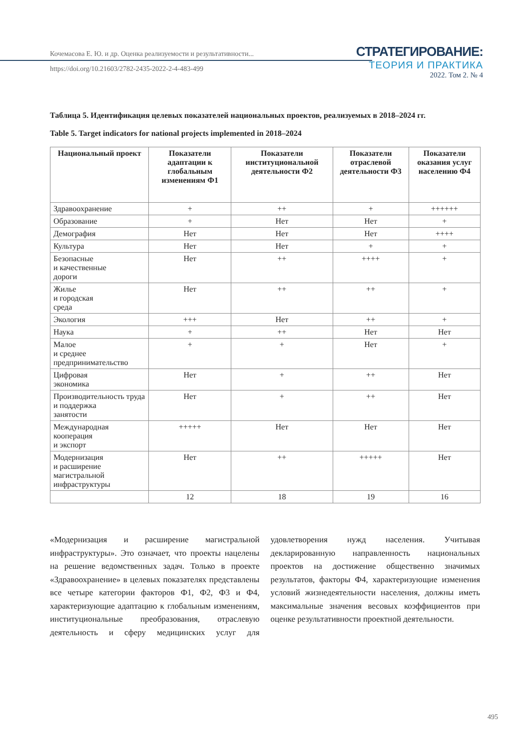Кочемасова Е. Ю. и др. Оценка реализуемости и результативности...
https://doi.org/10.21603/2782-2435-2022-2-4-483-499
СТРАТЕГИРОВАНИЕ:
ТЕОРИЯ И ПРАКТИКА
2022. Том 2. № 4
Таблица 5. Идентификация целевых показателей национальных проектов, реализуемых в 2018–2024 гг.
Table 5. Target indicators for national projects implemented in 2018–2024
| Национальный проект | Показатели адаптации к глобальным изменениям Ф1 | Показатели институциональной деятельности Ф2 | Показатели отраслевой деятельности Ф3 | Показатели оказания услуг населению Ф4 |
| --- | --- | --- | --- | --- |
| Здравоохранение | + | ++ | + | ++++++ |
| Образование | + | Нет | Нет | + |
| Демография | Нет | Нет | Нет | ++++ |
| Культура | Нет | Нет | + | + |
| Безопасные и качественные дороги | Нет | ++ | ++++ | + |
| Жилье и городская среда | Нет | ++ | ++ | + |
| Экология | +++ | Нет | ++ | + |
| Наука | + | ++ | Нет | Нет |
| Малое и среднее предпринимательство | + | + | Нет | + |
| Цифровая экономика | Нет | + | ++ | Нет |
| Производительность труда и поддержка занятости | Нет | + | ++ | Нет |
| Международная кооперация и экспорт | +++++ | Нет | Нет | Нет |
| Модернизация и расширение магистральной инфраструктуры | Нет | ++ | +++++ | Нет |
| | 12 | 18 | 19 | 16 |
«Модернизация и расширение магистральной инфраструктуры». Это означает, что проекты нацелены на решение ведомственных задач. Только в проекте «Здравоохранение» в целевых показателях представлены все четыре категории факторов Ф1, Ф2, Ф3 и Ф4, характеризующие адаптацию к глобальным изменениям, институциональные преобразования, отраслевую деятельность и сферу медицинских услуг для удовлетворения нужд населения. Учитывая декларированную направленность национальных проектов на достижение общественно значимых результатов, факторы Ф4, характеризующие изменения условий жизнедеятельности населения, должны иметь максимальные значения весовых коэффициентов при оценке результативности проектной деятельности.
495